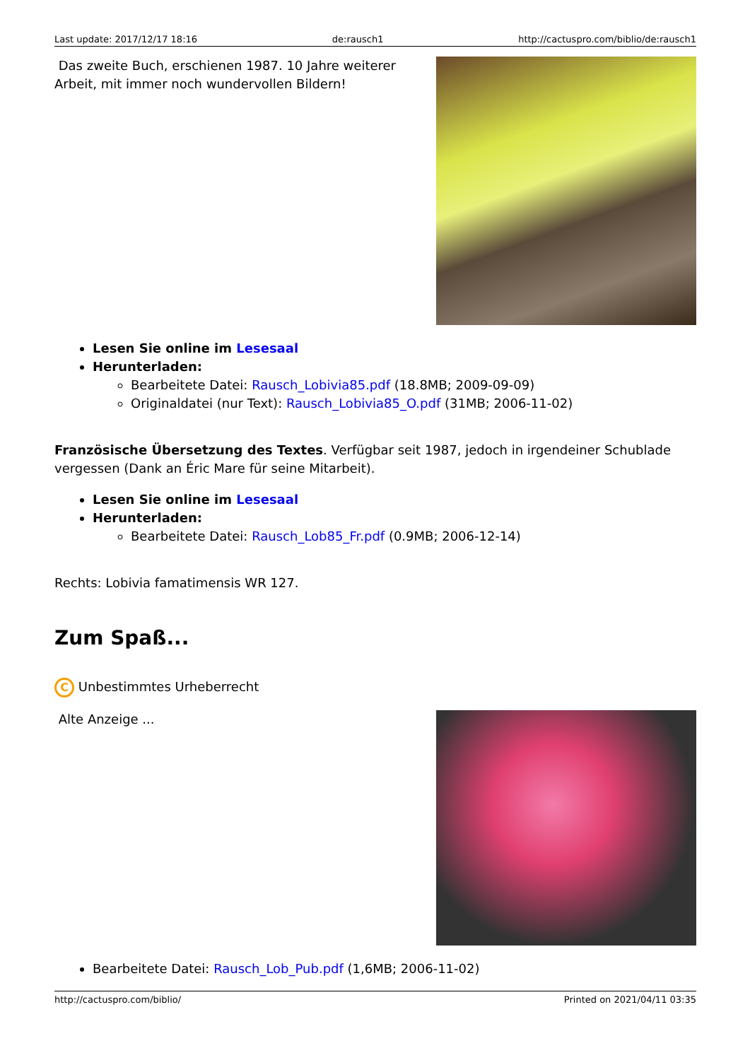Last update: 2017/12/17 18:16 de:rausch1 http://cactuspro.com/biblio/de:rausch1
Das zweite Buch, erschienen 1987. 10 Jahre weiterer Arbeit, mit immer noch wundervollen Bildern!
Lesen Sie online im Lesesaal
Herunterladen:
Bearbeitete Datei: Rausch_Lobivia85.pdf (18.8MB; 2009-09-09)
Originaldatei (nur Text): Rausch_Lobivia85_O.pdf (31MB; 2006-11-02)
Französische Übersetzung des Textes. Verfügbar seit 1987, jedoch in irgendeiner Schublade vergessen (Dank an Éric Mare für seine Mitarbeit).
Lesen Sie online im Lesesaal
Herunterladen:
Bearbeitete Datei: Rausch_Lob85_Fr.pdf (0.9MB; 2006-12-14)
Rechts: Lobivia famatimensis WR 127.
Zum Spaß...
C Unbestimmtes Urheberrecht
Alte Anzeige ...
Bearbeitete Datei: Rausch_Lob_Pub.pdf (1,6MB; 2006-11-02)
http://cactuspro.com/biblio/ Printed on 2021/04/11 03:35